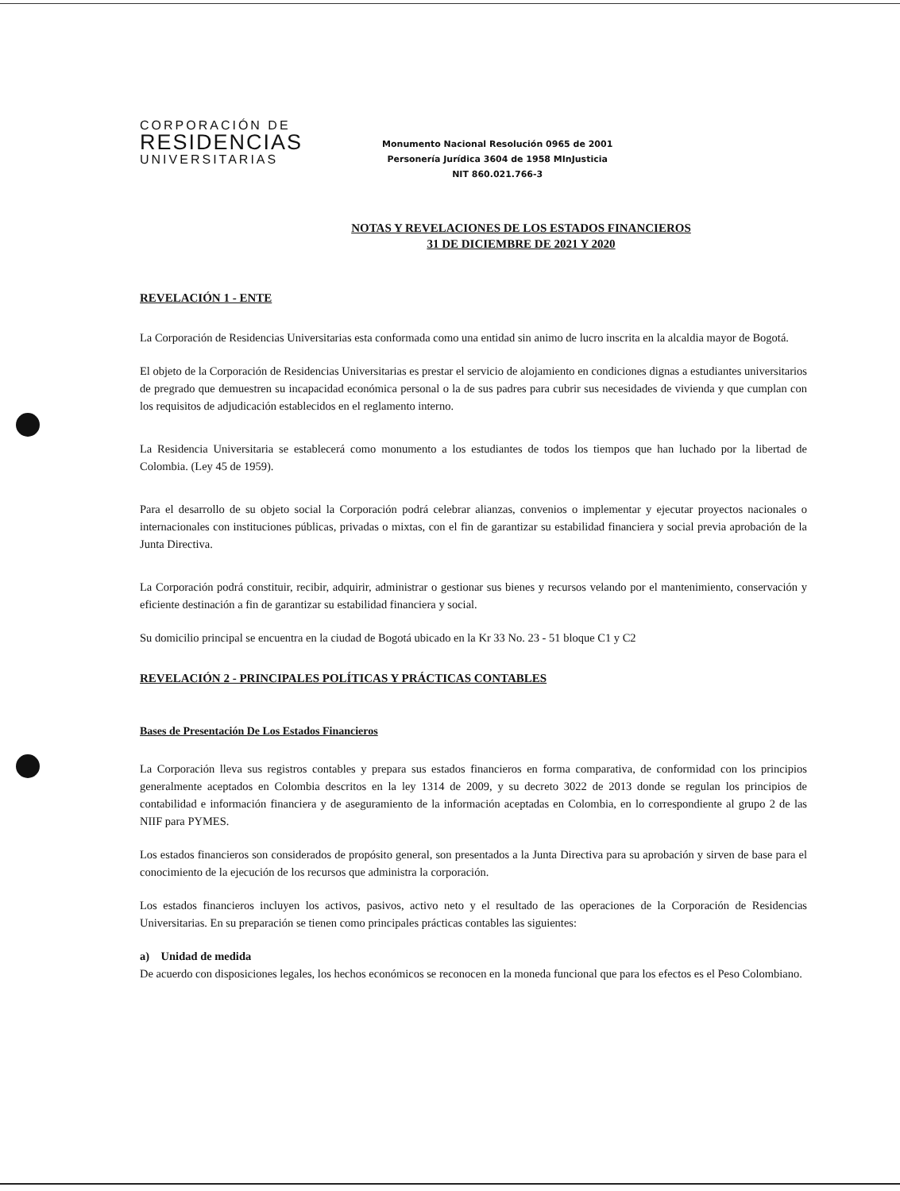CORPORACIÓN DE
RESIDENCIAS
UNIVERSITARIAS
Monumento Nacional Resolución 0965 de 2001
Personería Jurídica 3604 de 1958 MInJusticia
NIT 860.021.766-3
NOTAS Y REVELACIONES DE LOS ESTADOS FINANCIEROS
31 DE DICIEMBRE DE 2021 Y 2020
REVELACIÓN 1 - ENTE
La Corporación de Residencias Universitarias esta conformada como una entidad sin animo de lucro inscrita en la alcaldia mayor de Bogotá.
El objeto de la Corporación de Residencias Universitarias es prestar el servicio de alojamiento en condiciones dignas a estudiantes universitarios de pregrado que demuestren su incapacidad económica personal o la de sus padres para cubrir sus necesidades de vivienda y que cumplan con los requisitos de adjudicación establecidos en el reglamento interno.
La Residencia Universitaria se establecerá como monumento a los estudiantes de todos los tiempos que han luchado por la libertad de Colombia. (Ley 45 de 1959).
Para el desarrollo de su objeto social la Corporación podrá celebrar alianzas, convenios o implementar y ejecutar proyectos nacionales o internacionales con instituciones públicas, privadas o mixtas, con el fin de garantizar su estabilidad financiera y social previa aprobación de la Junta Directiva.
La Corporación podrá constituir, recibir, adquirir, administrar o gestionar sus bienes y recursos velando por el mantenimiento, conservación y eficiente destinación a fin de garantizar su estabilidad financiera y social.
Su domicilio principal se encuentra en la ciudad de Bogotá ubicado en la Kr 33 No. 23 - 51 bloque C1 y C2
REVELACIÓN 2 - PRINCIPALES POLÍTICAS Y PRÁCTICAS CONTABLES
Bases de Presentación De Los Estados Financieros
La Corporación lleva sus registros contables y prepara sus estados financieros en forma comparativa, de conformidad con los principios generalmente aceptados en Colombia descritos en la ley 1314 de 2009, y su decreto 3022 de 2013 donde se regulan los principios de contabilidad e información financiera y de aseguramiento de la información aceptadas en Colombia, en lo correspondiente al grupo 2 de las NIIF para PYMES.
Los estados financieros son considerados de propósito general, son presentados a la Junta Directiva para su aprobación y sirven de base para el conocimiento de la ejecución de los recursos que administra la corporación.
Los estados financieros incluyen los activos, pasivos, activo neto y el resultado de las operaciones de la Corporación de Residencias Universitarias. En su preparación se tienen como principales prácticas contables las siguientes:
a) Unidad de medida
De acuerdo con disposiciones legales, los hechos económicos se reconocen en la moneda funcional que para los efectos es el Peso Colombiano.